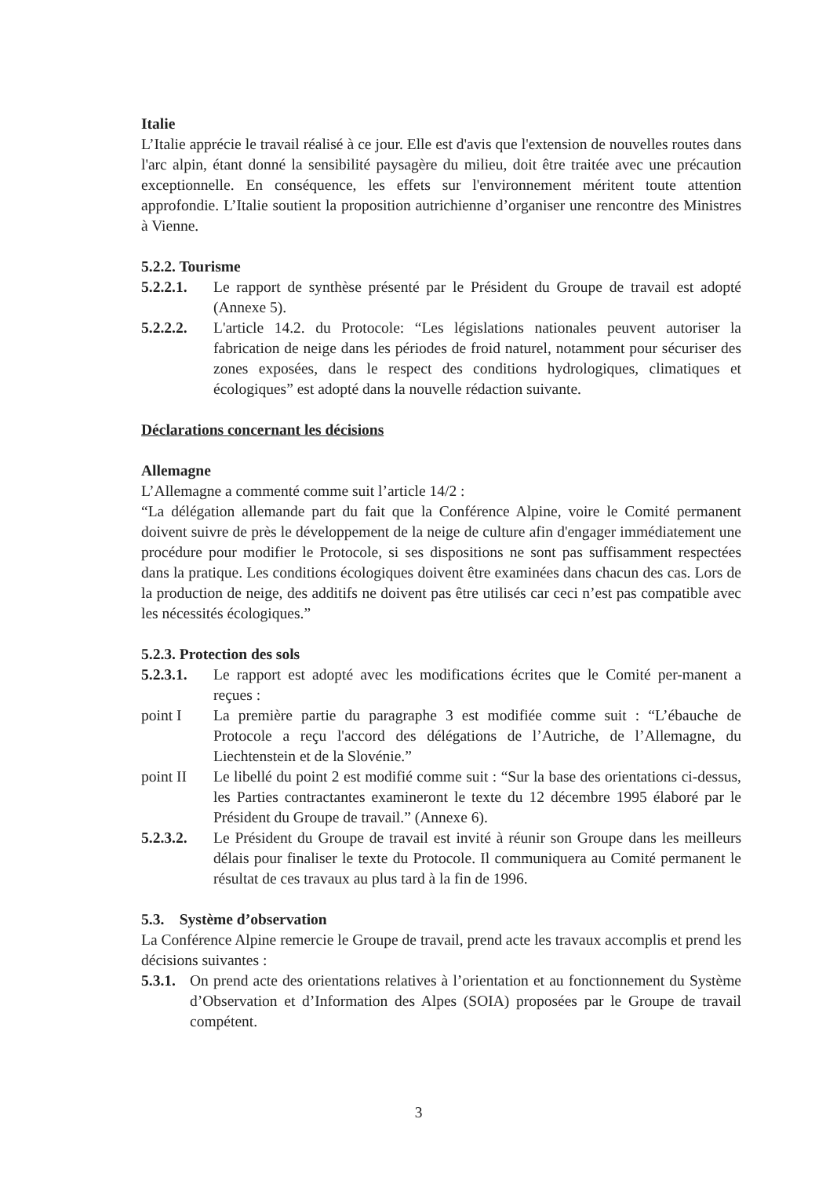Italie
L’Italie apprécie le travail réalisé à ce jour. Elle est d'avis que l'extension de nouvelles routes dans l'arc alpin, étant donné la sensibilité paysagère du milieu, doit être traitée avec une précaution exceptionnelle. En conséquence, les effets sur l'environnement méritent toute attention approfondie. L’Italie soutient la proposition autrichienne d’organiser une rencontre des Ministres à Vienne.
5.2.2. Tourisme
5.2.2.1.
Le rapport de synthèse présenté par le Président du Groupe de travail est adopté (Annexe 5).
5.2.2.2.
L'article 14.2. du Protocole: “Les législations nationales peuvent autoriser la fabrication de neige dans les périodes de froid naturel, notamment pour sécuriser des zones exposées, dans le respect des conditions hydrologiques, climatiques et écologiques” est adopté dans la nouvelle rédaction suivante.
Déclarations concernant les décisions
Allemagne
L’Allemagne a commenté comme suit l’article 14/2 :
“La délégation allemande part du fait que la Conférence Alpine, voire le Comité permanent doivent suivre de près le développement de la neige de culture afin d'engager immédiatement une procédure pour modifier le Protocole, si ses dispositions ne sont pas suffisamment respectées dans la pratique. Les conditions écologiques doivent être examinées dans chacun des cas. Lors de la production de neige, des additifs ne doivent pas être utilisés car ceci n’est pas compatible avec les nécessités écologiques.”
5.2.3. Protection des sols
5.2.3.1.
Le rapport est adopté avec les modifications écrites que le Comité per-manent a reçues :
point I La première partie du paragraphe 3 est modifiée comme suit : “L’ébauche de Protocole a reçu l'accord des délégations de l’Autriche, de l’Allemagne, du Liechtenstein et de la Slovénie.”
point II
Le libellé du point 2 est modifié comme suit : “Sur la base des orientations ci-dessus, les Parties contractantes examineront le texte du 12 décembre 1995 élaboré par le Président du Groupe de travail.” (Annexe 6).
5.2.3.2.
Le Président du Groupe de travail est invité à réunir son Groupe dans les meilleurs délais pour finaliser le texte du Protocole. Il communiquera au Comité permanent le résultat de ces travaux au plus tard à la fin de 1996.
5.3. Système d’observation
La Conférence Alpine remercie le Groupe de travail, prend acte les travaux accomplis et prend les décisions suivantes :
5.3.1.
On prend acte des orientations relatives à l’orientation et au fonctionnement du Système d’Observation et d’Information des Alpes (SOIA) proposées par le Groupe de travail compétent.
3